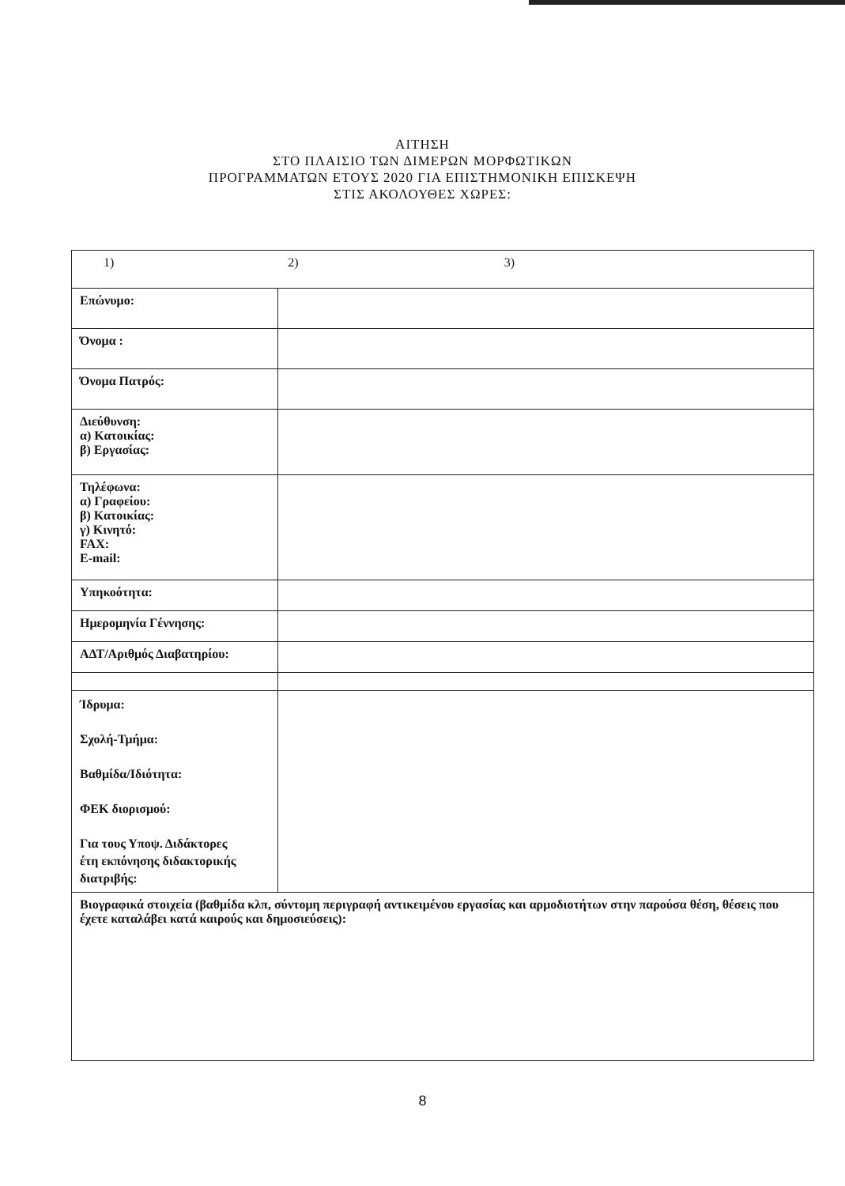ΑΙΤΗΣΗ
ΣΤΟ ΠΛΑΙΣΙΟ ΤΩΝ ΔΙΜΕΡΩΝ ΜΟΡΦΩΤΙΚΩΝ
ΠΡΟΓΡΑΜΜΑΤΩΝ ΕΤΟΥΣ 2020 ΓΙΑ ΕΠΙΣΤΗΜΟΝΙΚΗ ΕΠΙΣΚΕΨΗ
ΣΤΙΣ ΑΚΟΛΟΥΘΕΣ ΧΩΡΕΣ:
| 1) 2) 3) | |
| Επώνυμο: | |
| Όνομα : | |
| Όνομα Πατρός: | |
| Διεύθυνση: α) Κατοικίας: β) Εργασίας: | |
| Τηλέφωνα: α) Γραφείου: β) Κατοικίας: γ) Κινητό: FAX: E-mail: | |
| Υπηκοότητα: | |
| Ημερομηνία Γέννησης: | |
| ΑΔΤ/Αριθμός Διαβατηρίου: | |
| Ίδρυμα: Σχολή-Τμήμα: Βαθμίδα/Ιδιότητα: ΦΕΚ διορισμού: Για τους Υποψ. Διδάκτορες έτη εκπόνησης διδακτορικής διατριβής: | |
| Βιογραφικά στοιχεία (βαθμίδα κλπ, σύντομη περιγραφή αντικειμένου εργασίας και αρμοδιοτήτων στην παρούσα θέση, θέσεις που έχετε καταλάβει κατά καιρούς και δημοσιεύσεις): | |
8